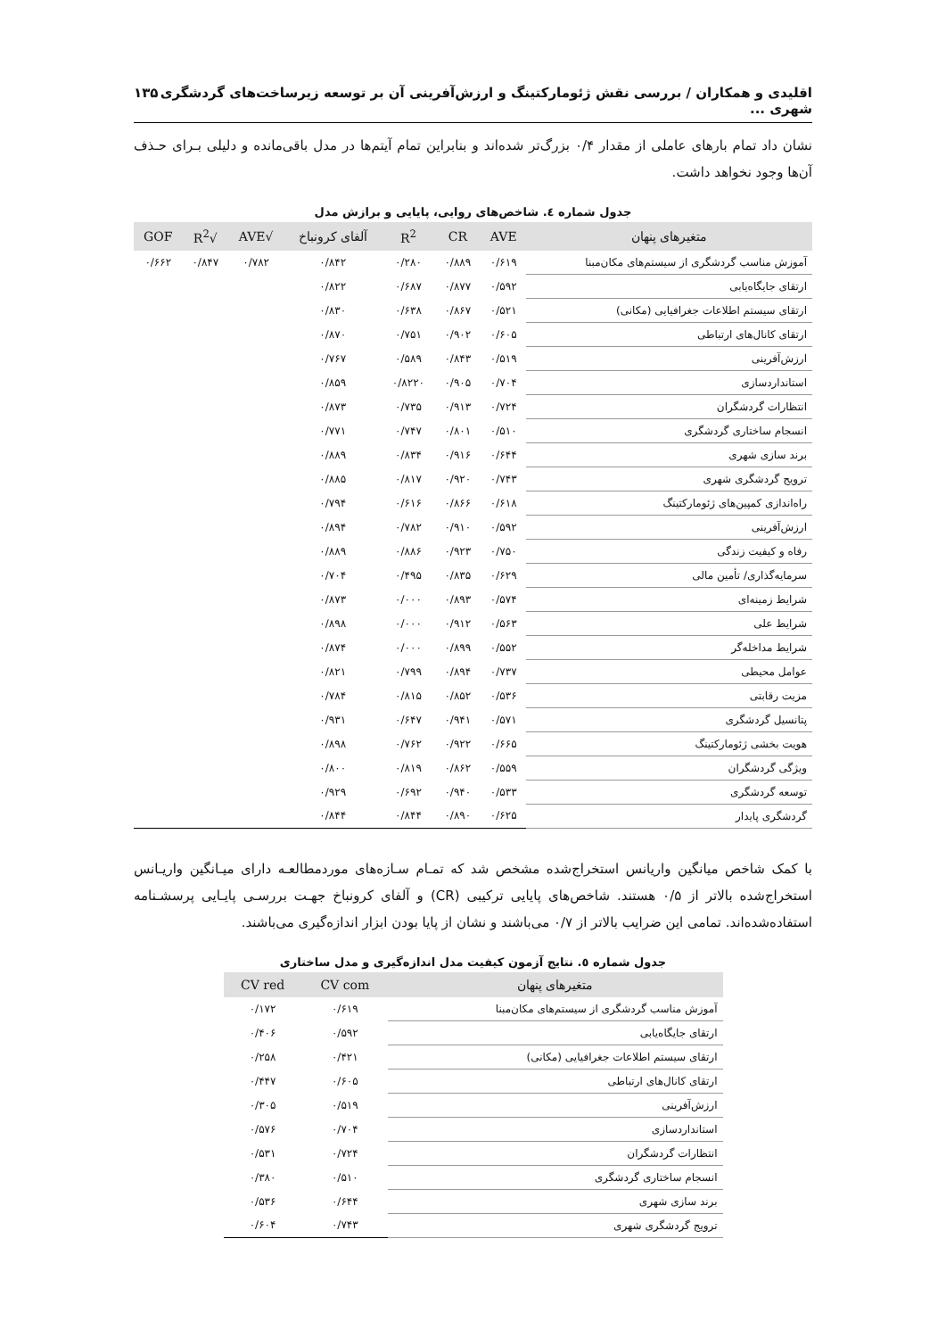اقلیدی و همکاران / بررسی نقش ژئومارکتینگ و ارزش‌آفرینی آن بر توسعه زیرساخت‌های گردشگری شهری ... ۱۳۵
نشان داد تمام بارهای عاملی از مقدار ۰/۴ بزرگ‌تر شده‌اند و بنابراین تمام آیتم‌ها در مدل باقی‌مانده و دلیلی بـرای حـذف آن‌ها وجود نخواهد داشت.
جدول شماره ٤. شاخص‌های روایی، پایایی و برازش مدل
| متغیرهای پنهان | AVE | CR | R<sup>2</sup> | آلفای کرونباخ | √AVE | √R<sup>2</sup> | GOF |
| --- | --- | --- | --- | --- | --- | --- | --- |
| آموزش مناسب گردشگری از سیستم‌های مکان‌مبنا | ۰/۶۱۹ | ۰/۸۸۹ | ۰/۲۸۰ | ۰/۸۴۲ | ۰/۷۸۲ | ۰/۸۴۷ | ۰/۶۶۲ |
| ارتقای جایگاه‌یابی | ۰/۵۹۲ | ۰/۸۷۷ | ۰/۶۸۷ | ۰/۸۲۲ | | | |
| ارتقای سیستم اطلاعات جغرافیایی (مکانی) | ۰/۵۲۱ | ۰/۸۶۷ | ۰/۶۳۸ | ۰/۸۳۰ | | | |
| ارتقای کانال‌های ارتباطی | ۰/۶۰۵ | ۰/۹۰۲ | ۰/۷۵۱ | ۰/۸۷۰ | | | |
| ارزش‌آفرینی | ۰/۵۱۹ | ۰/۸۴۳ | ۰/۵۸۹ | ۰/۷۶۷ | | | |
| استانداردسازی | ۰/۷۰۴ | ۰/۹۰۵ | ۰/۸۲۲۰ | ۰/۸۵۹ | | | |
| انتظارات گردشگران | ۰/۷۲۴ | ۰/۹۱۳ | ۰/۷۳۵ | ۰/۸۷۳ | | | |
| انسجام ساختاری گردشگری | ۰/۵۱۰ | ۰/۸۰۱ | ۰/۷۴۷ | ۰/۷۷۱ | | | |
| برند سازی شهری | ۰/۶۴۴ | ۰/۹۱۶ | ۰/۸۳۴ | ۰/۸۸۹ | | | |
| ترویج گردشگری شهری | ۰/۷۴۳ | ۰/۹۲۰ | ۰/۸۱۷ | ۰/۸۸۵ | | | |
| راه‌اندازی کمپین‌های ژئومارکتینگ | ۰/۶۱۸ | ۰/۸۶۶ | ۰/۶۱۶ | ۰/۷۹۴ | | | |
| ارزش‌آفرینی | ۰/۵۹۲ | ۰/۹۱۰ | ۰/۷۸۲ | ۰/۸۹۴ | | | |
| رفاه و کیفیت زندگی | ۰/۷۵۰ | ۰/۹۲۳ | ۰/۸۸۶ | ۰/۸۸۹ | | | |
| سرمایه‌گذاری/ تأمین مالی | ۰/۶۲۹ | ۰/۸۳۵ | ۰/۴۹۵ | ۰/۷۰۴ | | | |
| شرایط زمینه‌ای | ۰/۵۷۴ | ۰/۸۹۳ | ۰/۰۰۰ | ۰/۸۷۳ | | | |
| شرایط علی | ۰/۵۶۳ | ۰/۹۱۲ | ۰/۰۰۰ | ۰/۸۹۸ | | | |
| شرایط مداخله‌گر | ۰/۵۵۲ | ۰/۸۹۹ | ۰/۰۰۰ | ۰/۸۷۴ | | | |
| عوامل محیطی | ۰/۷۳۷ | ۰/۸۹۴ | ۰/۷۹۹ | ۰/۸۲۱ | | | |
| مزیت رقابتی | ۰/۵۳۶ | ۰/۸۵۲ | ۰/۸۱۵ | ۰/۷۸۴ | | | |
| پتانسیل گردشگری | ۰/۵۷۱ | ۰/۹۴۱ | ۰/۶۴۷ | ۰/۹۳۱ | | | |
| هویت بخشی ژئومارکتینگ | ۰/۶۶۵ | ۰/۹۲۲ | ۰/۷۶۲ | ۰/۸۹۸ | | | |
| ویژگی گردشگران | ۰/۵۵۹ | ۰/۸۶۲ | ۰/۸۱۹ | ۰/۸۰۰ | | | |
| توسعه گردشگری | ۰/۵۳۳ | ۰/۹۴۰ | ۰/۶۹۲ | ۰/۹۲۹ | | | |
| گردشگری پایدار | ۰/۶۲۵ | ۰/۸۹۰ | ۰/۸۴۴ | ۰/۸۴۴ | | | |
با کمک شاخص میانگین واریانس استخراج‌شده مشخص شد که تمـام سـازه‌های موردمطالعـه دارای میـانگین واریـانس استخراج‌شده بالاتر از ۰/۵ هستند. شاخص‌های پایایی ترکیبی (CR) و آلفای کرونباخ جهـت بررسـی پایـایی پرسشـنامه استفاده‌شده‌اند. تمامی این ضرایب بالاتر از ۰/۷ می‌باشند و نشان از پایا بودن ابزار اندازه‌گیری می‌باشند.
جدول شماره ٥. نتایج آزمون کیفیت مدل اندازه‌گیری و مدل ساختاری
| متغیرهای پنهان | CV com | CV red |
| --- | --- | --- |
| آموزش مناسب گردشگری از سیستم‌های مکان‌مبنا | ۰/۶۱۹ | ۰/۱۷۲ |
| ارتقای جایگاه‌یابی | ۰/۵۹۲ | ۰/۴۰۶ |
| ارتقای سیستم اطلاعات جغرافیایی (مکانی) | ۰/۴۲۱ | ۰/۲۵۸ |
| ارتقای کانال‌های ارتباطی | ۰/۶۰۵ | ۰/۴۴۷ |
| ارزش‌آفرینی | ۰/۵۱۹ | ۰/۳۰۵ |
| استانداردسازی | ۰/۷۰۴ | ۰/۵۷۶ |
| انتظارات گردشگران | ۰/۷۲۴ | ۰/۵۳۱ |
| انسجام ساختاری گردشگری | ۰/۵۱۰ | ۰/۳۸۰ |
| برند سازی شهری | ۰/۶۴۴ | ۰/۵۳۶ |
| ترویج گردشگری شهری | ۰/۷۴۳ | ۰/۶۰۴ |